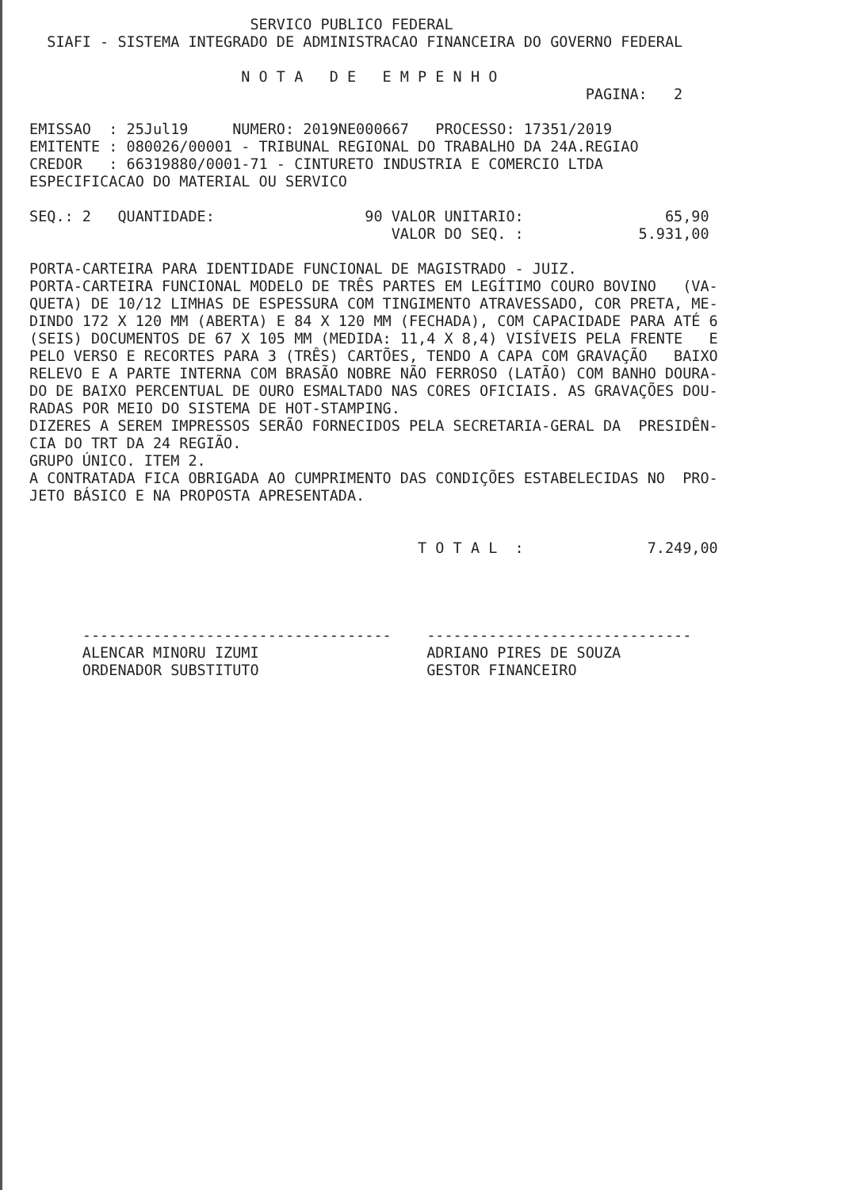SERVICO PUBLICO FEDERAL
  SIAFI - SISTEMA INTEGRADO DE ADMINISTRACAO FINANCEIRA DO GOVERNO FEDERAL

                        N O T A   D E   E M P E N H O
                                                               PAGINA:   2

EMISSAO  : 25Jul19     NUMERO: 2019NE000667   PROCESSO: 17351/2019
EMITENTE : 080026/00001 - TRIBUNAL REGIONAL DO TRABALHO DA 24A.REGIAO
CREDOR   : 66319880/0001-71 - CINTURETO INDUSTRIA E COMERCIO LTDA
ESPECIFICACAO DO MATERIAL OU SERVICO

SEQ.: 2   QUANTIDADE:                 90 VALOR UNITARIO:                65,90
                                         VALOR DO SEQ. :             5.931,00

PORTA-CARTEIRA PARA IDENTIDADE FUNCIONAL DE MAGISTRADO - JUIZ.
PORTA-CARTEIRA FUNCIONAL MODELO DE TRÊS PARTES EM LEGÍTIMO COURO BOVINO   (VA-
QUETA) DE 10/12 LIMHAS DE ESPESSURA COM TINGIMENTO ATRAVESSADO, COR PRETA, ME-
DINDO 172 X 120 MM (ABERTA) E 84 X 120 MM (FECHADA), COM CAPACIDADE PARA ATÉ 6
(SEIS) DOCUMENTOS DE 67 X 105 MM (MEDIDA: 11,4 X 8,4) VISÍVEIS PELA FRENTE   E
PELO VERSO E RECORTES PARA 3 (TRÊS) CARTÕES, TENDO A CAPA COM GRAVAÇÃO   BAIXO
RELEVO E A PARTE INTERNA COM BRASÃO NOBRE NÃO FERROSO (LATÃO) COM BANHO DOURA-
DO DE BAIXO PERCENTUAL DE OURO ESMALTADO NAS CORES OFICIAIS. AS GRAVAÇÕES DOU-
RADAS POR MEIO DO SISTEMA DE HOT-STAMPING.
DIZERES A SEREM IMPRESSOS SERÃO FORNECIDOS PELA SECRETARIA-GERAL DA  PRESIDÊN-
CIA DO TRT DA 24 REGIÃO.
GRUPO ÚNICO. ITEM 2.
A CONTRATADA FICA OBRIGADA AO CUMPRIMENTO DAS CONDIÇÕES ESTABELECIDAS NO  PRO-
JETO BÁSICO E NA PROPOSTA APRESENTADA.


                                            T O T A L  :              7.249,00




      -----------------------------------    ------------------------------
      ALENCAR MINORU IZUMI                   ADRIANO PIRES DE SOUZA
      ORDENADOR SUBSTITUTO                   GESTOR FINANCEIRO